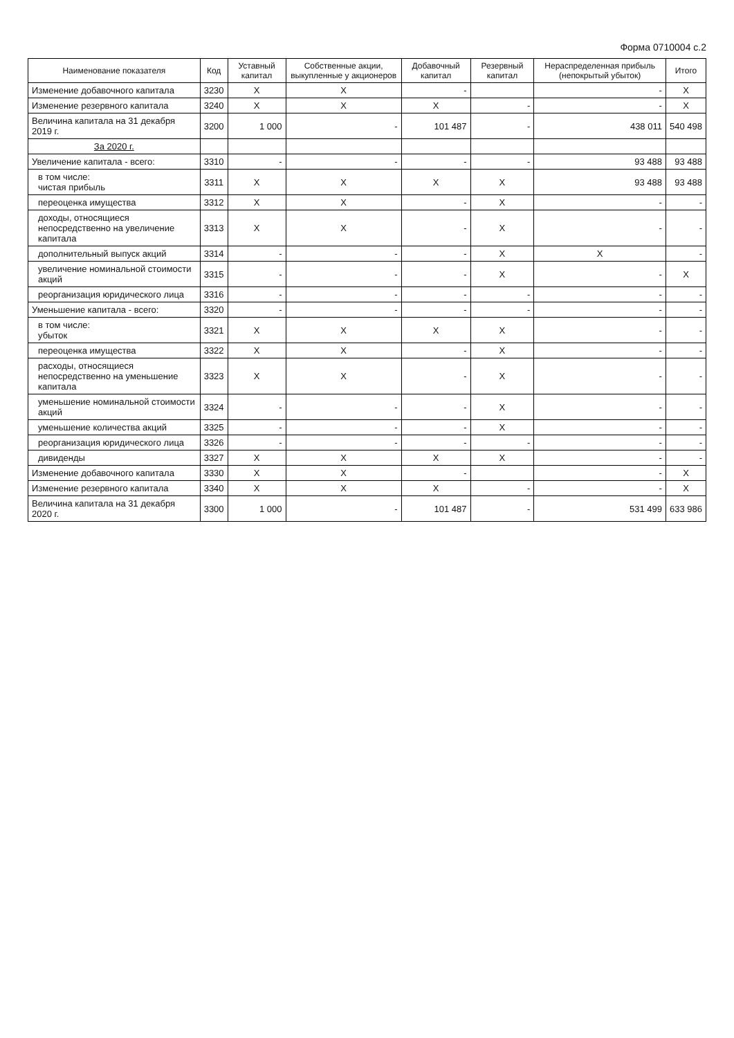Форма 0710004 с.2
| Наименование показателя | Код | Уставный капитал | Собственные акции, выкупленные у акционеров | Добавочный капитал | Резервный капитал | Нераспределенная прибыль (непокрытый убыток) | Итого |
| --- | --- | --- | --- | --- | --- | --- | --- |
| Изменение добавочного капитала | 3230 | X | X | - | | - | X |
| Изменение резервного капитала | 3240 | X | X | X | - | - | X |
| Величина капитала на 31 декабря 2019 г. | 3200 | 1 000 | - | 101 487 | - | 438 011 | 540 498 |
| За 2020 г. | | | | | | | |
| Увеличение капитала - всего: | 3310 | - | - | - | - | 93 488 | 93 488 |
| в том числе: чистая прибыль | 3311 | X | X | X | X | 93 488 | 93 488 |
| переоценка имущества | 3312 | X | X | - | X | - | - |
| доходы, относящиеся непосредственно на увеличение капитала | 3313 | X | X | - | X | - | - |
| дополнительный выпуск акций | 3314 | - | - | - | X | X | - |
| увеличение номинальной стоимости акций | 3315 | - | - | - | X | - | X |
| реорганизация юридического лица | 3316 | - | - | - | - | - | - |
| Уменьшение капитала - всего: | 3320 | - | - | - | - | - | - |
| в том числе: убыток | 3321 | X | X | X | X | - | - |
| переоценка имущества | 3322 | X | X | - | X | - | - |
| расходы, относящиеся непосредственно на уменьшение капитала | 3323 | X | X | - | X | - | - |
| уменьшение номинальной стоимости акций | 3324 | - | - | - | X | - | - |
| уменьшение количества акций | 3325 | - | - | - | X | - | - |
| реорганизация юридического лица | 3326 | - | - | - | - | - | - |
| дивиденды | 3327 | X | X | X | X | - | - |
| Изменение добавочного капитала | 3330 | X | X | - | | - | X |
| Изменение резервного капитала | 3340 | X | X | X | - | - | X |
| Величина капитала на 31 декабря 2020 г. | 3300 | 1 000 | - | 101 487 | - | 531 499 | 633 986 |